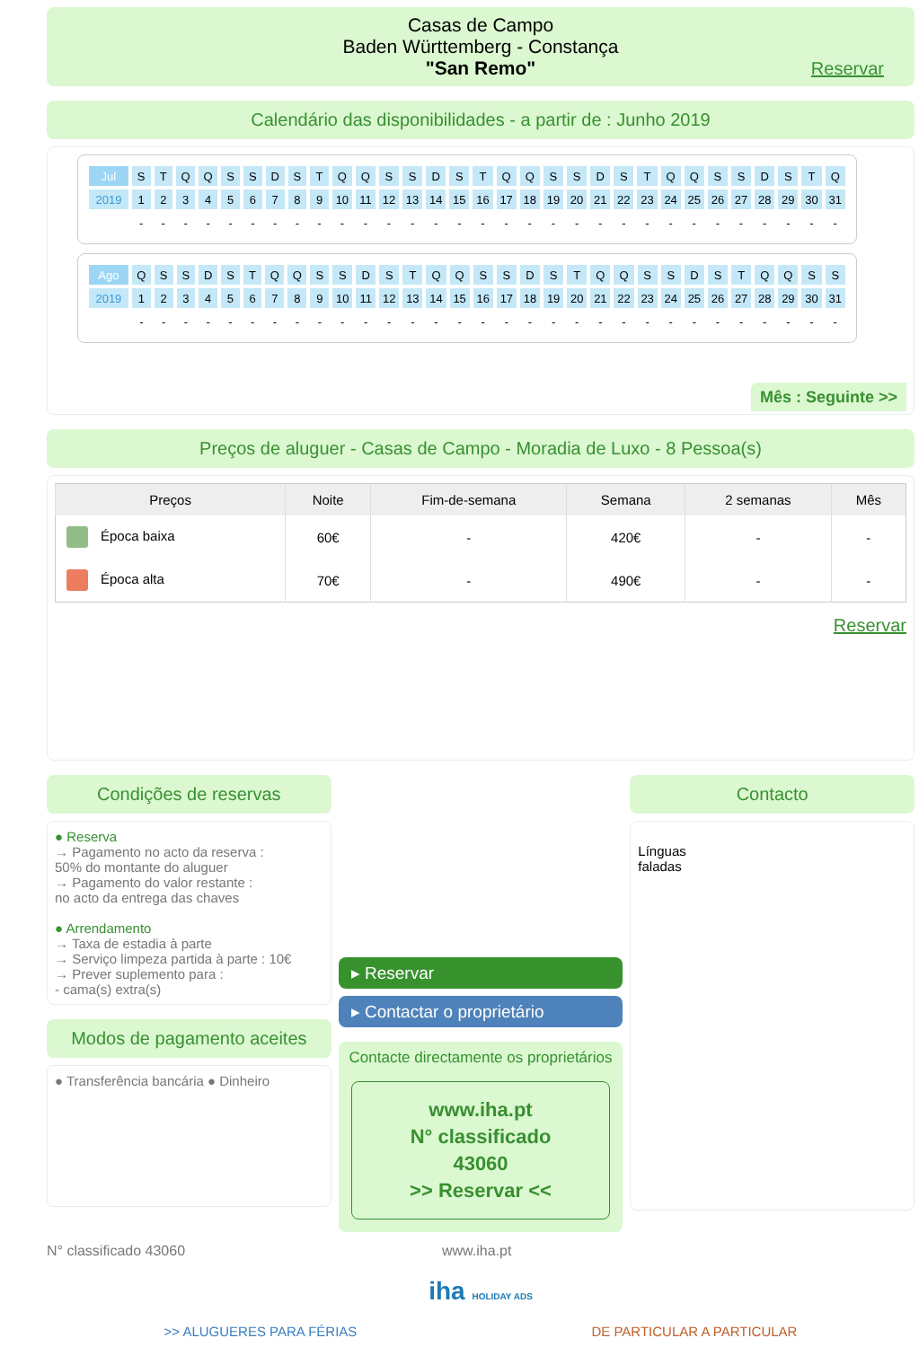Casas de Campo
Baden Württemberg - Constança
"San Remo"
Reservar
Calendário das disponibilidades - a partir de : Junho 2019
| Jul | S | T | Q | Q | S | S | D | S | T | Q | Q | S | S | D | S | T | Q | Q | S | S | D | S | T | Q | Q | S | S | D | S | T | Q |
| 2019 | 1 | 2 | 3 | 4 | 5 | 6 | 7 | 8 | 9 | 10 | 11 | 12 | 13 | 14 | 15 | 16 | 17 | 18 | 19 | 20 | 21 | 22 | 23 | 24 | 25 | 26 | 27 | 28 | 29 | 30 | 31 |
| | - | - | - | - | - | - | - | - | - | - | - | - | - | - | - | - | - | - | - | - | - | - | - | - | - | - | - | - | - | - | - |
| Ago | Q | S | S | D | S | T | Q | Q | S | S | D | S | T | Q | Q | S | S | D | S | T | Q | Q | S | S | D | S | T | Q | Q | S | S |
| 2019 | 1 | 2 | 3 | 4 | 5 | 6 | 7 | 8 | 9 | 10 | 11 | 12 | 13 | 14 | 15 | 16 | 17 | 18 | 19 | 20 | 21 | 22 | 23 | 24 | 25 | 26 | 27 | 28 | 29 | 30 | 31 |
| | - | - | - | - | - | - | - | - | - | - | - | - | - | - | - | - | - | - | - | - | - | - | - | - | - | - | - | - | - | - | - |
Mês : Seguinte >>
Preços de aluguer - Casas de Campo - Moradia de Luxo - 8 Pessoa(s)
| Preços | Noite | Fim-de-semana | Semana | 2 semanas | Mês |
| --- | --- | --- | --- | --- | --- |
| Época baixa | 60€ | - | 420€ | - | - |
| Época alta | 70€ | - | 490€ | - | - |
Reservar
Condições de reservas
● Reserva
→ Pagamento no acto da reserva :
50% do montante do aluguer
→ Pagamento do valor restante :
no acto da entrega das chaves
● Arrendamento
→ Taxa de estadia à parte
→ Serviço limpeza partida à parte : 10€
→ Prever suplemento para :
- cama(s) extra(s)
Modos de pagamento aceites
● Transferência bancária ● Dinheiro
▸ Reservar
▸ Contactar o proprietário
Contacte directamente os proprietários
www.iha.pt
N° classificado
43060
>> Reservar <<
Contacto
Línguas
faladas
N° classificado 43060 www.iha.pt
iha HOLIDAY ADS
>> ALUGUERES PARA FÉRIAS DE PARTICULAR A PARTICULAR